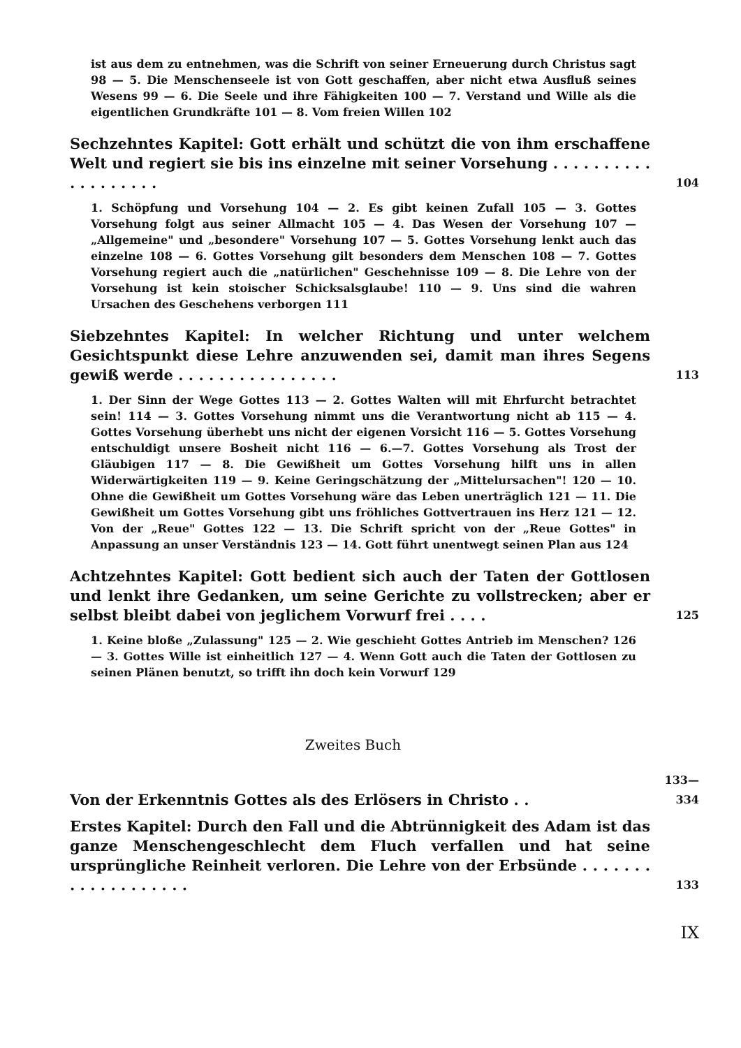ist aus dem zu entnehmen, was die Schrift von seiner Erneuerung durch Christus sagt 98 — 5. Die Menschenseele ist von Gott geschaffen, aber nicht etwa Ausfluß seines Wesens 99 — 6. Die Seele und ihre Fähigkeiten 100 — 7. Verstand und Wille als die eigentlichen Grundkräfte 101 — 8. Vom freien Willen 102
Sechzehntes Kapitel: Gott erhält und schützt die von ihm erschaffene Welt und regiert sie bis ins einzelne mit seiner Vorsehung . . . . . . . . . . . . . . . . . . .
104
1. Schöpfung und Vorsehung 104 — 2. Es gibt keinen Zufall 105 — 3. Gottes Vorsehung folgt aus seiner Allmacht 105 — 4. Das Wesen der Vorsehung 107 — „Allgemeine" und „besondere" Vorsehung 107 — 5. Gottes Vorsehung lenkt auch das einzelne 108 — 6. Gottes Vorsehung gilt besonders dem Menschen 108 — 7. Gottes Vorsehung regiert auch die „natürlichen" Geschehnisse 109 — 8. Die Lehre von der Vorsehung ist kein stoischer Schicksalsglaube! 110 — 9. Uns sind die wahren Ursachen des Geschehens verborgen 111
Siebzehntes Kapitel: In welcher Richtung und unter welchem Gesichtspunkt diese Lehre anzuwenden sei, damit man ihres Segens gewiß werde . . . . . . . . . . . . . . . .
113
1. Der Sinn der Wege Gottes 113 — 2. Gottes Walten will mit Ehrfurcht betrachtet sein! 114 — 3. Gottes Vorsehung nimmt uns die Verantwortung nicht ab 115 — 4. Gottes Vorsehung überhebt uns nicht der eigenen Vorsicht 116 — 5. Gottes Vorsehung entschuldigt unsere Bosheit nicht 116 — 6.—7. Gottes Vorsehung als Trost der Gläubigen 117 — 8. Die Gewißheit um Gottes Vorsehung hilft uns in allen Widerwärtigkeiten 119 — 9. Keine Geringschätzung der „Mittelursachen"! 120 — 10. Ohne die Gewißheit um Gottes Vorsehung wäre das Leben unerträglich 121 — 11. Die Gewißheit um Gottes Vorsehung gibt uns fröhliches Gottvertrauen ins Herz 121 — 12. Von der „Reue" Gottes 122 — 13. Die Schrift spricht von der „Reue Gottes" in Anpassung an unser Verständnis 123 — 14. Gott führt unentwegt seinen Plan aus 124
Achtzehntes Kapitel: Gott bedient sich auch der Taten der Gottlosen und lenkt ihre Gedanken, um seine Gerichte zu vollstrecken; aber er selbst bleibt dabei von jeglichem Vorwurf frei . . . .
125
1. Keine bloße „Zulassung" 125 — 2. Wie geschieht Gottes Antrieb im Menschen? 126 — 3. Gottes Wille ist einheitlich 127 — 4. Wenn Gott auch die Taten der Gottlosen zu seinen Plänen benutzt, so trifft ihn doch kein Vorwurf 129
Zweites Buch
Von der Erkenntnis Gottes als des Erlösers in Christo . .
133—334
Erstes Kapitel: Durch den Fall und die Abtrünnigkeit des Adam ist das ganze Menschengeschlecht dem Fluch verfallen und hat seine ursprüngliche Reinheit verloren. Die Lehre von der Erbsünde . . . . . . . . . . . . . . . . . . .
133
IX